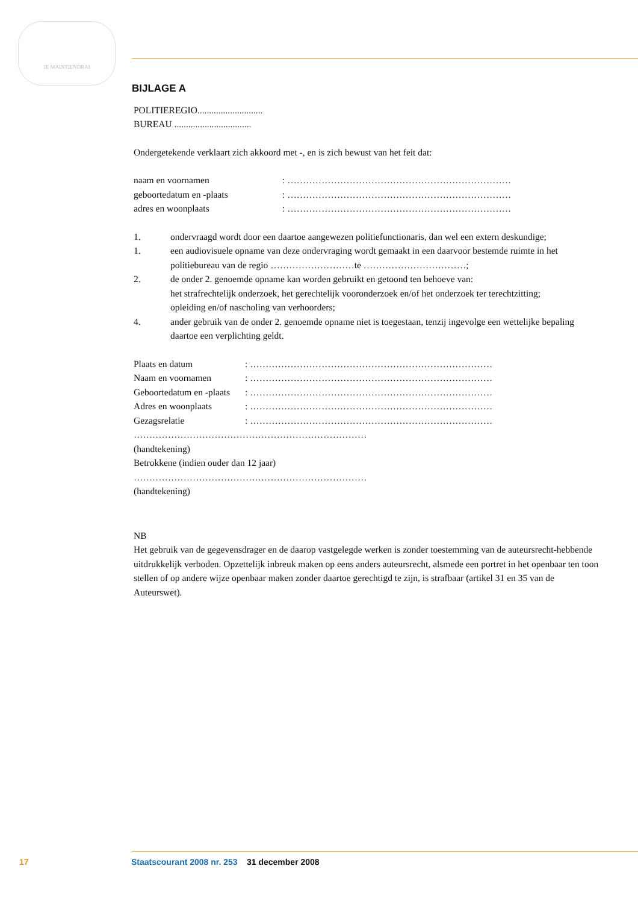JE MAINTIENDRAI
BIJLAGE A
POLITIEREGIO............................
BUREAU .................................
Ondergetekende verklaart zich akkoord met -, en is zich bewust van het feit dat:
naam en voornamen: ………………………………………………………………
geboortedatum en -plaats: ………………………………………………………………
adres en woonplaats: ………………………………………………………………
1. ondervraagd wordt door een daartoe aangewezen politiefunctionaris, dan wel een extern deskundige;
1. een audiovisuele opname van deze ondervraging wordt gemaakt in een daarvoor bestemde ruimte in het politiebureau van de regio ………………………te ……………………………;
2. de onder 2. genoemde opname kan worden gebruikt en getoond ten behoeve van:
het strafrechtelijk onderzoek, het gerechtelijk vooronderzoek en/of het onderzoek ter terechtzitting;
opleiding en/of nascholing van verhoorders;
4. ander gebruik van de onder 2. genoemde opname niet is toegestaan, tenzij ingevolge een wettelijke bepaling daartoe een verplichting geldt.
Plaats en datum: ……………………………………………………………………
Naam en voornamen: ……………………………………………………………………
Geboortedatum en -plaats: ……………………………………………………………………
Adres en woonplaats: ……………………………………………………………………
Gezagsrelatie: ……………………………………………………………………
…………………………………………………………………
(handtekening)
Betrokkene (indien ouder dan 12 jaar)
…………………………………………………………………
(handtekening)
NB
Het gebruik van de gegevensdrager en de daarop vastgelegde werken is zonder toestemming van de auteursrecht-hebbende uitdrukkelijk verboden. Opzettelijk inbreuk maken op eens anders auteursrecht, alsmede een portret in het openbaar ten toon stellen of op andere wijze openbaar maken zonder daartoe gerechtigd te zijn, is strafbaar (artikel 31 en 35 van de Auteurswet).
17 Staatscourant 2008 nr. 253 31 december 2008